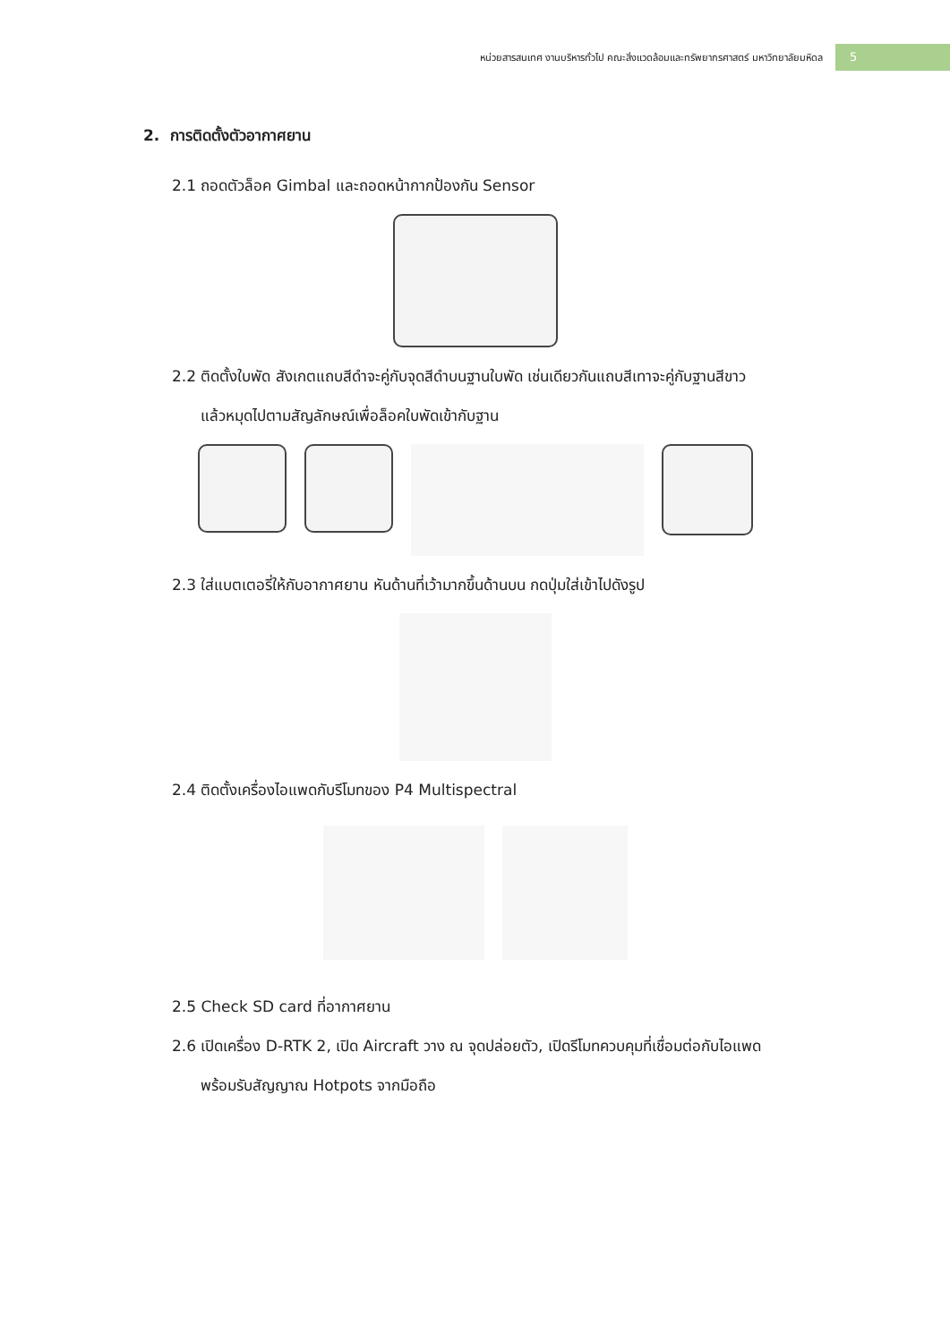หน่วยสารสนเทศ งานบริหารทั่วไป คณะสิ่งแวดล้อมและทรัพยากรศาสตร์ มหาวิทยาลัยมหิดล 5
2. การติดตั้งตัวอากาศยาน
2.1 ถอดตัวล็อค Gimbal และถอดหน้ากากป้องกัน Sensor
2.2 ติดตั้งใบพัด สังเกตแถบสีดำจะคู่กับจุดสีดำบนฐานใบพัด เช่นเดียวกันแถบสีเทาจะคู่กับฐานสีขาว
แล้วหมุดไปตามสัญลักษณ์เพื่อล็อคใบพัดเข้ากับฐาน
2.3 ใส่แบตเตอรี่ให้กับอากาศยาน หันด้านที่เว้ามากขึ้นด้านบน กดปุ่มใส่เข้าไปดังรูป
2.4 ติดตั้งเครื่องไอแพดกับรีโมทของ P4 Multispectral
2.5 Check SD card ที่อากาศยาน
2.6 เปิดเครื่อง D-RTK 2, เปิด Aircraft วาง ณ จุดปล่อยตัว, เปิดรีโมทควบคุมที่เชื่อมต่อกับไอแพด
พร้อมรับสัญญาณ Hotpots จากมือถือ